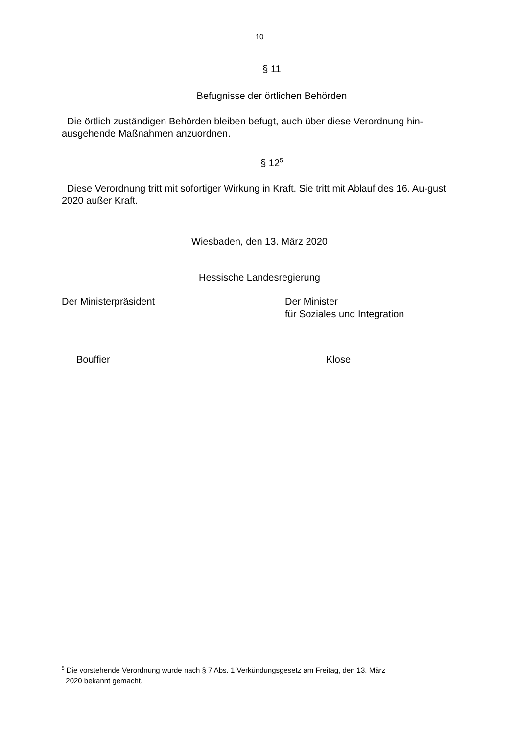10
§ 11
Befugnisse der örtlichen Behörden
Die örtlich zuständigen Behörden bleiben befugt, auch über diese Verordnung hin-ausgehende Maßnahmen anzuordnen.
§ 12<sup>5</sup>
Diese Verordnung tritt mit sofortiger Wirkung in Kraft. Sie tritt mit Ablauf des 16. Au-gust 2020 außer Kraft.
Wiesbaden, den 13. März 2020
Hessische Landesregierung
Der Ministerpräsident Der Minister
für Soziales und Integration
Bouffier Klose
<sup>5</sup> Die vorstehende Verordnung wurde nach § 7 Abs. 1 Verkündungsgesetz am Freitag, den 13. März
2020 bekannt gemacht.